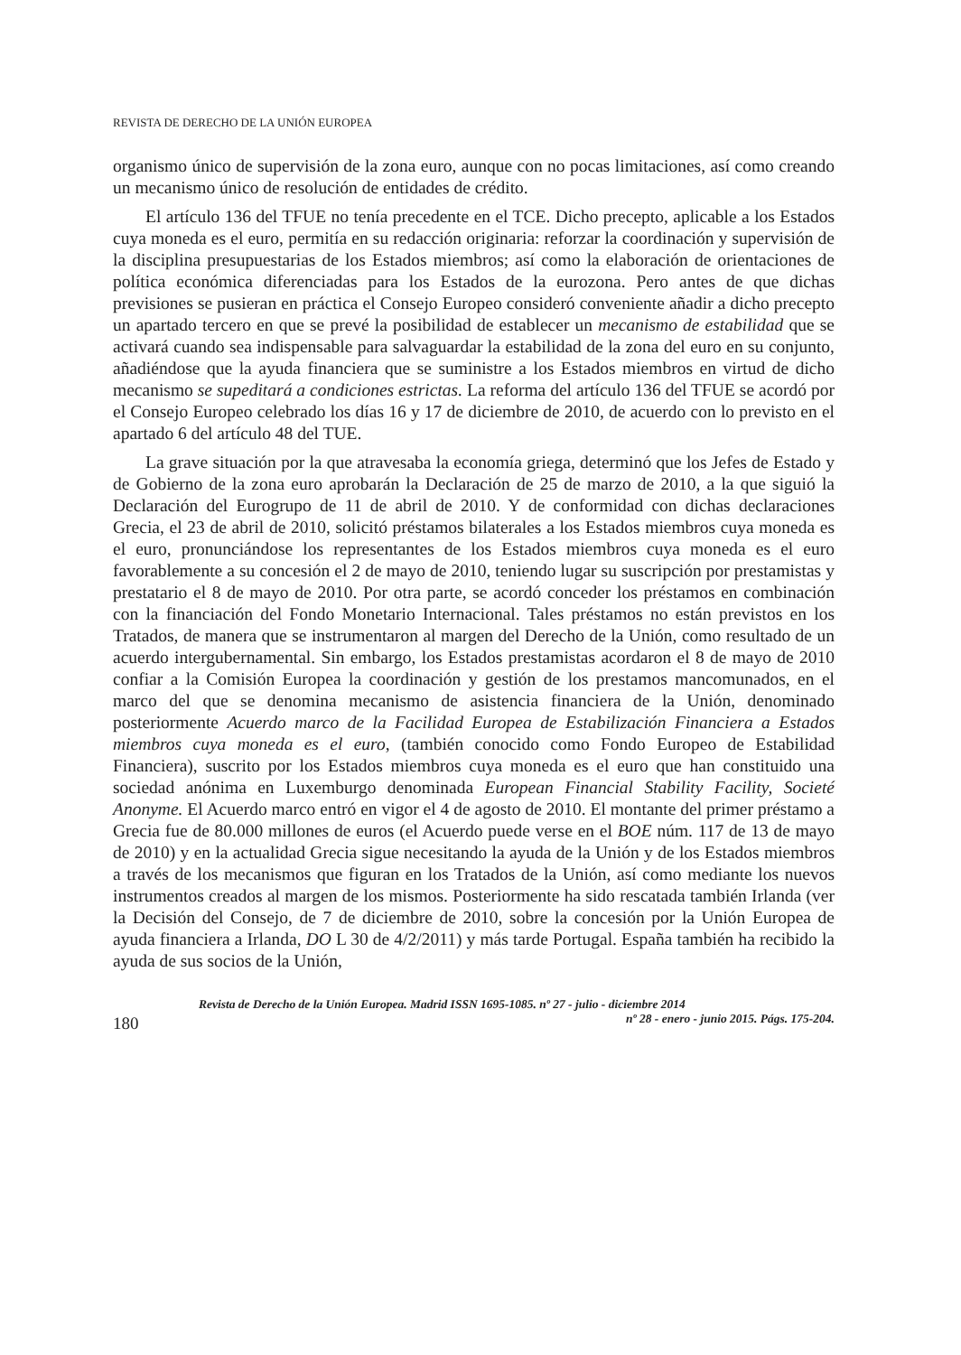REVISTA DE DERECHO DE LA UNIÓN EUROPEA
organismo único de supervisión de la zona euro, aunque con no pocas limitaciones, así como creando un mecanismo único de resolución de entidades de crédito.
El artículo 136 del TFUE no tenía precedente en el TCE. Dicho precepto, aplicable a los Estados cuya moneda es el euro, permitía en su redacción originaria: reforzar la coordinación y supervisión de la disciplina presupuestarias de los Estados miembros; así como la elaboración de orientaciones de política económica diferenciadas para los Estados de la eurozona. Pero antes de que dichas previsiones se pusieran en práctica el Consejo Europeo consideró conveniente añadir a dicho precepto un apartado tercero en que se prevé la posibilidad de establecer un mecanismo de estabilidad que se activará cuando sea indispensable para salvaguardar la estabilidad de la zona del euro en su conjunto, añadiéndose que la ayuda financiera que se suministre a los Estados miembros en virtud de dicho mecanismo se supeditará a condiciones estrictas. La reforma del artículo 136 del TFUE se acordó por el Consejo Europeo celebrado los días 16 y 17 de diciembre de 2010, de acuerdo con lo previsto en el apartado 6 del artículo 48 del TUE.
La grave situación por la que atravesaba la economía griega, determinó que los Jefes de Estado y de Gobierno de la zona euro aprobarán la Declaración de 25 de marzo de 2010, a la que siguió la Declaración del Eurogrupo de 11 de abril de 2010. Y de conformidad con dichas declaraciones Grecia, el 23 de abril de 2010, solicitó préstamos bilaterales a los Estados miembros cuya moneda es el euro, pronunciándose los representantes de los Estados miembros cuya moneda es el euro favorablemente a su concesión el 2 de mayo de 2010, teniendo lugar su suscripción por prestamistas y prestatario el 8 de mayo de 2010. Por otra parte, se acordó conceder los préstamos en combinación con la financiación del Fondo Monetario Internacional. Tales préstamos no están previstos en los Tratados, de manera que se instrumentaron al margen del Derecho de la Unión, como resultado de un acuerdo intergubernamental. Sin embargo, los Estados prestamistas acordaron el 8 de mayo de 2010 confiar a la Comisión Europea la coordinación y gestión de los prestamos mancomunados, en el marco del que se denomina mecanismo de asistencia financiera de la Unión, denominado posteriormente Acuerdo marco de la Facilidad Europea de Estabilización Financiera a Estados miembros cuya moneda es el euro, (también conocido como Fondo Europeo de Estabilidad Financiera), suscrito por los Estados miembros cuya moneda es el euro que han constituido una sociedad anónima en Luxemburgo denominada European Financial Stability Facility, Societé Anonyme. El Acuerdo marco entró en vigor el 4 de agosto de 2010. El montante del primer préstamo a Grecia fue de 80.000 millones de euros (el Acuerdo puede verse en el BOE núm. 117 de 13 de mayo de 2010) y en la actualidad Grecia sigue necesitando la ayuda de la Unión y de los Estados miembros a través de los mecanismos que figuran en los Tratados de la Unión, así como mediante los nuevos instrumentos creados al margen de los mismos. Posteriormente ha sido rescatada también Irlanda (ver la Decisión del Consejo, de 7 de diciembre de 2010, sobre la concesión por la Unión Europea de ayuda financiera a Irlanda, DO L 30 de 4/2/2011) y más tarde Portugal. España también ha recibido la ayuda de sus socios de la Unión,
180
Revista de Derecho de la Unión Europea. Madrid ISSN 1695-1085. nº 27 - julio - diciembre 2014
nº 28 - enero - junio 2015. Págs. 175-204.